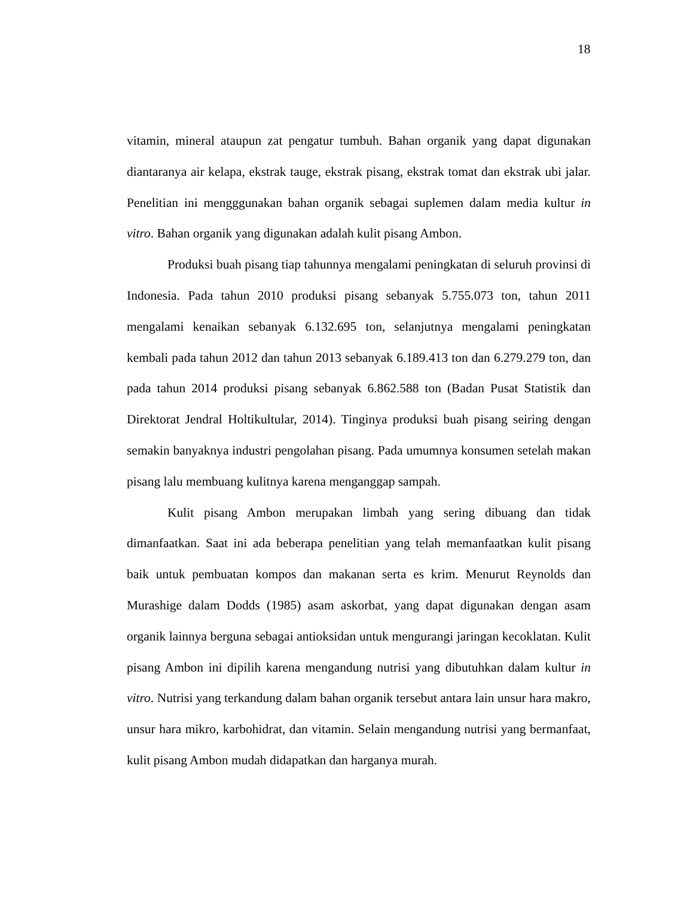18
vitamin, mineral ataupun zat pengatur tumbuh. Bahan organik yang dapat digunakan diantaranya air kelapa, ekstrak tauge, ekstrak pisang, ekstrak tomat dan ekstrak ubi jalar. Penelitian ini mengggunakan bahan organik sebagai suplemen dalam media kultur in vitro. Bahan organik yang digunakan adalah kulit pisang Ambon.
Produksi buah pisang tiap tahunnya mengalami peningkatan di seluruh provinsi di Indonesia. Pada tahun 2010 produksi pisang sebanyak 5.755.073 ton, tahun 2011 mengalami kenaikan sebanyak 6.132.695 ton, selanjutnya mengalami peningkatan kembali pada tahun 2012 dan tahun 2013 sebanyak 6.189.413 ton dan 6.279.279 ton, dan pada tahun 2014 produksi pisang sebanyak 6.862.588 ton (Badan Pusat Statistik dan Direktorat Jendral Holtikultular, 2014). Tinginya produksi buah pisang seiring dengan semakin banyaknya industri pengolahan pisang. Pada umumnya konsumen setelah makan pisang lalu membuang kulitnya karena menganggap sampah.
Kulit pisang Ambon merupakan limbah yang sering dibuang dan tidak dimanfaatkan. Saat ini ada beberapa penelitian yang telah memanfaatkan kulit pisang baik untuk pembuatan kompos dan makanan serta es krim. Menurut Reynolds dan Murashige dalam Dodds (1985) asam askorbat, yang dapat digunakan dengan asam organik lainnya berguna sebagai antioksidan untuk mengurangi jaringan kecoklatan. Kulit pisang Ambon ini dipilih karena mengandung nutrisi yang dibutuhkan dalam kultur in vitro. Nutrisi yang terkandung dalam bahan organik tersebut antara lain unsur hara makro, unsur hara mikro, karbohidrat, dan vitamin. Selain mengandung nutrisi yang bermanfaat, kulit pisang Ambon mudah didapatkan dan harganya murah.